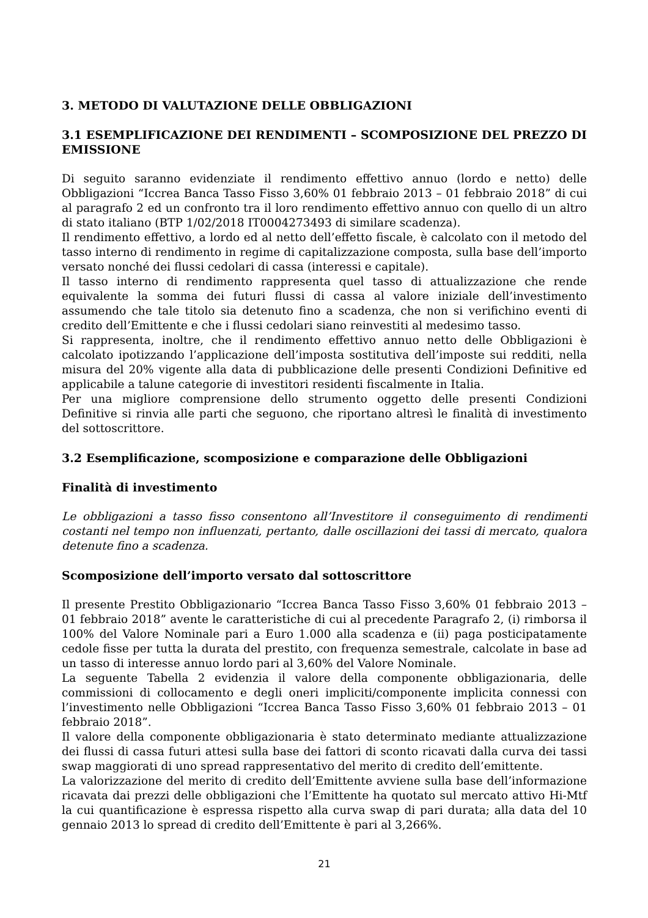3. METODO DI VALUTAZIONE DELLE OBBLIGAZIONI
3.1 ESEMPLIFICAZIONE DEI RENDIMENTI – SCOMPOSIZIONE DEL PREZZO DI EMISSIONE
Di seguito saranno evidenziate il rendimento effettivo annuo (lordo e netto) delle Obbligazioni “Iccrea Banca Tasso Fisso 3,60% 01 febbraio 2013 – 01 febbraio 2018” di cui al paragrafo 2 ed un confronto tra il loro rendimento effettivo annuo con quello di un altro di stato italiano (BTP 1/02/2018 IT0004273493 di similare scadenza).
Il rendimento effettivo, a lordo ed al netto dell’effetto fiscale, è calcolato con il metodo del tasso interno di rendimento in regime di capitalizzazione composta, sulla base dell’importo versato nonché dei flussi cedolari di cassa (interessi e capitale).
Il tasso interno di rendimento rappresenta quel tasso di attualizzazione che rende equivalente la somma dei futuri flussi di cassa al valore iniziale dell’investimento assumendo che tale titolo sia detenuto fino a scadenza, che non si verifichino eventi di credito dell’Emittente e che i flussi cedolari siano reinvestiti al medesimo tasso.
Si rappresenta, inoltre, che il rendimento effettivo annuo netto delle Obbligazioni è calcolato ipotizzando l’applicazione dell’imposta sostitutiva dell’imposte sui redditi, nella misura del 20% vigente alla data di pubblicazione delle presenti Condizioni Definitive ed applicabile a talune categorie di investitori residenti fiscalmente in Italia.
Per una migliore comprensione dello strumento oggetto delle presenti Condizioni Definitive si rinvia alle parti che seguono, che riportano altresì le finalità di investimento del sottoscrittore.
3.2 Esemplificazione, scomposizione e comparazione delle Obbligazioni
Finalità di investimento
Le obbligazioni a tasso fisso consentono all’Investitore il conseguimento di rendimenti costanti nel tempo non influenzati, pertanto, dalle oscillazioni dei tassi di mercato, qualora detenute fino a scadenza.
Scomposizione dell’importo versato dal sottoscrittore
Il presente Prestito Obbligazionario “Iccrea Banca Tasso Fisso 3,60% 01 febbraio 2013 – 01 febbraio 2018” avente le caratteristiche di cui al precedente Paragrafo 2, (i) rimborsa il 100% del Valore Nominale pari a Euro 1.000 alla scadenza e (ii) paga posticipatamente cedole fisse per tutta la durata del prestito, con frequenza semestrale, calcolate in base ad un tasso di interesse annuo lordo pari al 3,60% del Valore Nominale.
La seguente Tabella 2 evidenzia il valore della componente obbligazionaria, delle commissioni di collocamento e degli oneri impliciti/componente implicita connessi con l’investimento nelle Obbligazioni “Iccrea Banca Tasso Fisso 3,60% 01 febbraio 2013 – 01 febbraio 2018”.
Il valore della componente obbligazionaria è stato determinato mediante attualizzazione dei flussi di cassa futuri attesi sulla base dei fattori di sconto ricavati dalla curva dei tassi swap maggiorati di uno spread rappresentativo del merito di credito dell’emittente.
La valorizzazione del merito di credito dell’Emittente avviene sulla base dell’informazione ricavata dai prezzi delle obbligazioni che l’Emittente ha quotato sul mercato attivo Hi-Mtf la cui quantificazione è espressa rispetto alla curva swap di pari durata; alla data del 10 gennaio 2013 lo spread di credito dell’Emittente è pari al 3,266%.
21